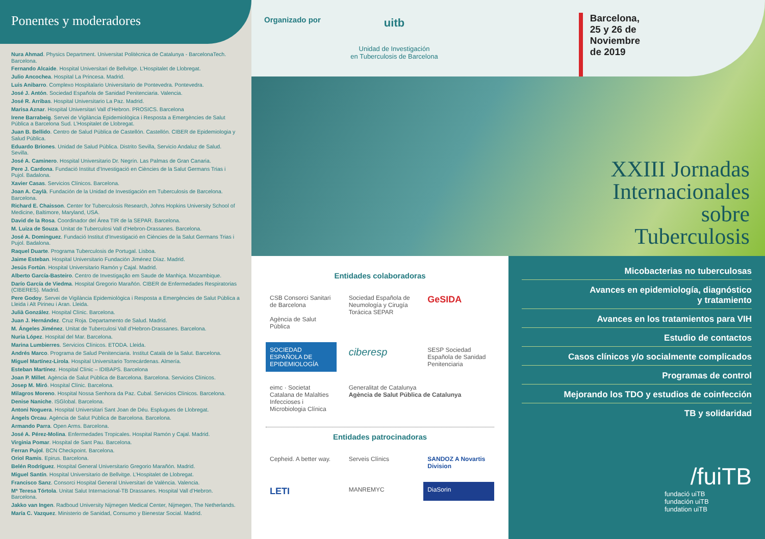Ponentes y moderadores
Nura Ahmad. Physics Department. Universitat Politècnica de Catalunya - BarcelonaTech. Barcelona.
Fernando Alcaide. Hospital Universitari de Bellvitge. L’Hospitalet de Llobregat.
Julio Ancochea. Hospital La Princesa. Madrid.
Luis Anibarro. Complexo Hospitalario Universitario de Pontevedra. Pontevedra.
José J. Antón. Sociedad Española de Sanidad Penitenciaria. Valencia.
José R. Arribas. Hospital Universitario La Paz. Madrid.
Marisa Aznar. Hospital Universitari Vall d’Hebron. PROSICS. Barcelona
Irene Barrabeig. Servei de Vigilància Epidemiològica i Resposta a Emergències de Salut Pública a Barcelona Sud. L’Hospitalet de Llobregat.
Juan B. Bellido. Centro de Salud Pública de Castellón. Castellón. CIBER de Epidemiologia y Salud Pública.
Eduardo Briones. Unidad de Salud Pública. Distrito Sevilla, Servicio Andaluz de Salud. Sevilla.
José A. Caminero. Hospital Universitario Dr. Negrín. Las Palmas de Gran Canaria.
Pere J. Cardona. Fundació Institut d’Investigació en Ciències de la Salut Germans Trias i Pujol. Badalona.
Xavier Casas. Servicios Clínicos. Barcelona.
Joan A. Caylà. Fundación de la Unidad de Investigación em Tuberculosis de Barcelona. Barcelona.
Richard E. Chaisson. Center for Tuberculosis Research, Johns Hopkins University School of Medicine, Baltimore, Maryland, USA.
David de la Rosa. Coordinador del Área TIR de la SEPAR. Barcelona.
M. Luiza de Souza. Unitat de Tuberculosi Vall d’Hebron-Drassanes. Barcelona.
José A. Dominguez. Fundació Institut d’Investigació en Ciències de la Salut Germans Trias i Pujol. Badalona.
Raquel Duarte. Programa Tuberculosis de Portugal. Lisboa.
Jaime Esteban. Hospital Universitario Fundación Jiménez Díaz. Madrid.
Jesús Fortún. Hospital Universitario Ramón y Cajal. Madrid.
Alberto García-Basteiro. Centro de Investigação em Saude de Manhiça. Mozambique.
Darío García de Viedma. Hospital Gregorio Marañón. CIBER de Enfermedades Respiratorias (CIBERES). Madrid.
Pere Godoy. Servei de Vigilància Epidemiològica i Resposta a Emergències de Salut Pública a Lleida i Alt Pirineu i Aran. Lleida.
Julià González. Hospital Clínic. Barcelona.
Juan J. Hernández. Cruz Roja. Departamento de Salud. Madrid.
M. Ángeles Jiménez. Unitat de Tuberculosi Vall d’Hebron-Drassanes. Barcelona.
Nuria López. Hospital del Mar. Barcelona.
Marina Lumbierres. Servicios Clínicos. ETODA. Lleida.
Andrés Marco. Programa de Salud Penitenciaria. Institut Català de la Salut. Barcelona.
Miguel Martínez-Lirola. Hospital Universitario Torrecárdenas. Almería.
Esteban Martínez. Hospital Clínic – IDIBAPS. Barcelona
Joan P. Millet. Agència de Salut Pública de Barcelona. Barcelona. Servicios Clínicos.
Josep M. Miró. Hospital Clínic. Barcelona.
Milagros Moreno. Hospital Nossa Senhora da Paz. Cubal. Servicios Clínicos. Barcelona.
Denise Naniche. ISGlobal. Barcelona.
Antoni Noguera. Hospital Universitari Sant Joan de Déu. Esplugues de Llobregat.
Àngels Orcau. Agència de Salut Pública de Barcelona. Barcelona.
Armando Parra. Open Arms. Barcelona.
José A. Pérez-Molina. Enfermedades Tropicales. Hospital Ramón y Cajal. Madrid.
Virginia Pomar. Hospital de Sant Pau. Barcelona.
Ferran Pujol. BCN Checkpoint. Barcelona.
Oriol Ramis. Epirus. Barcelona.
Belén Rodríguez. Hospital General Universitario Gregorio Marañón. Madrid.
Miguel Santín. Hospital Universitario de Bellvitge. L’Hospitalet de Llobregat.
Francisco Sanz. Consorci Hospital General Universitari de València. Valencia.
Mª Teresa Tórtola. Unitat Salut Internacional-TB Drassanes. Hospital Vall d’Hebron. Barcelona.
Jakko van Ingen. Radboud University Nijmegen Medical Center, Nijmegen, The Netherlands.
María C. Vazquez. Ministerio de Sanidad, Consumo y Bienestar Social. Madrid.
Organizado por
uitb
Unidad de Investigación
en Tuberculosis de Barcelona
Barcelona,
25 y 26 de
Noviembre
de 2019
XXIII Jornadas
Internacionales
sobre
Tuberculosis
Entidades colaboradoras
CSB Consorci Sanitari de Barcelona
Agència de Salut Pública
Sociedad Española de Neumología y Cirugía Torácica SEPAR
GeSIDA
SOCIEDAD ESPAÑOLA DE EPIDEMIOLOGÍA
ciberesp
SESP Sociedad Española de Sanidad Penitenciaria
eimc · Societat Catalana de Malalties Infeccioses i Microbiologia Clínica
Generalitat de Catalunya
Agència de Salut Pública de Catalunya
Entidades patrocinadoras
Cepheid. A better way.
Serveis Clínics
SANDOZ A Novartis Division
LETI
MANREMYC
DiaSorin
Micobacterias no tuberculosas
Avances en epidemiología, diagnóstico
y tratamiento
Avances en los tratamientos para VIH
Estudio de contactos
Casos clínicos y/o socialmente complicados
Programas de control
Mejorando los TDO y estudios de coinfección
TB y solidaridad
/fuiTB
fundació uiTB
fundación uiTB
fundation uiTB